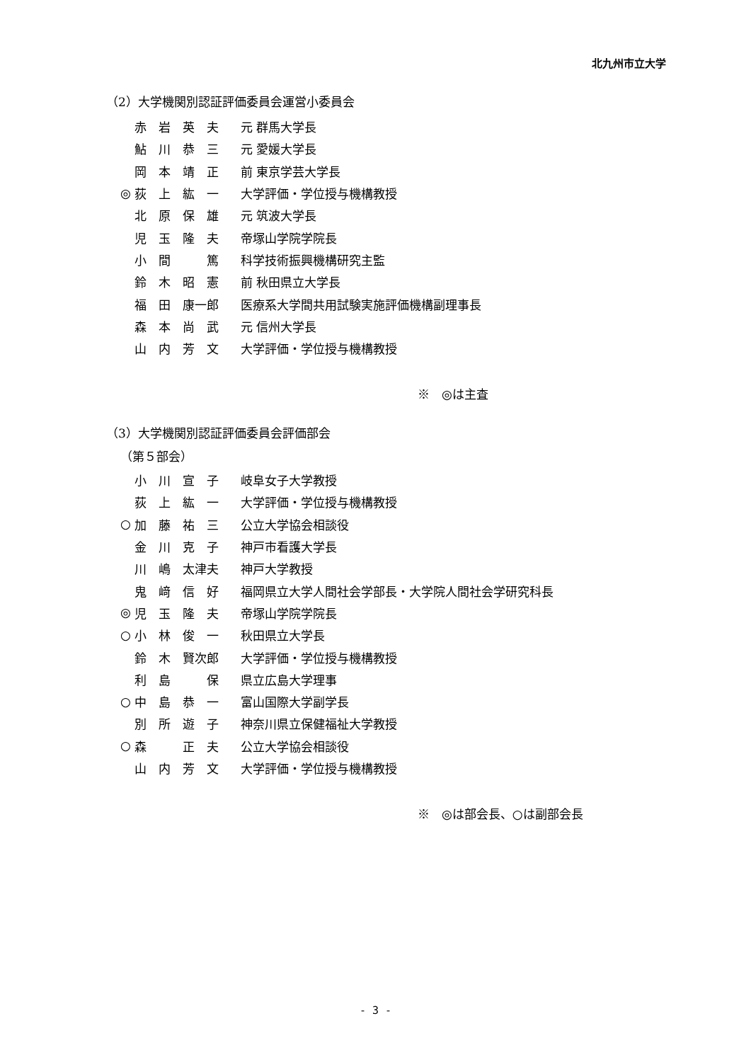北九州市立大学
（2）大学機関別認証評価委員会運営小委員会
| | 赤 岩 英 夫 | 元 群馬大学長 |
| | 鮎 川 恭 三 | 元 愛媛大学長 |
| | 岡 本 靖 正 | 前 東京学芸大学長 |
| ◎ | 荻 上 紘 一 | 大学評価・学位授与機構教授 |
| | 北 原 保 雄 | 元 筑波大学長 |
| | 児 玉 隆 夫 | 帝塚山学院学院長 |
| | 小 間 篤 | 科学技術振興機構研究主監 |
| | 鈴 木 昭 憲 | 前 秋田県立大学長 |
| | 福 田 康一郎 | 医療系大学間共用試験実施評価機構副理事長 |
| | 森 本 尚 武 | 元 信州大学長 |
| | 山 内 芳 文 | 大学評価・学位授与機構教授 |
※　◎は主査
（3）大学機関別認証評価委員会評価部会
（第５部会）
| | 小 川 宣 子 | 岐阜女子大学教授 |
| | 荻 上 紘 一 | 大学評価・学位授与機構教授 |
| ○ | 加 藤 祐 三 | 公立大学協会相談役 |
| | 金 川 克 子 | 神戸市看護大学長 |
| | 川 嶋 太津夫 | 神戸大学教授 |
| | 鬼 﨑 信 好 | 福岡県立大学人間社会学部長・大学院人間社会学研究科長 |
| ◎ | 児 玉 隆 夫 | 帝塚山学院学院長 |
| ○ | 小 林 俊 一 | 秋田県立大学長 |
| | 鈴 木 賢次郎 | 大学評価・学位授与機構教授 |
| | 利 島 保 | 県立広島大学理事 |
| ○ | 中 島 恭 一 | 富山国際大学副学長 |
| | 別 所 遊 子 | 神奈川県立保健福祉大学教授 |
| ○ | 森 正 夫 | 公立大学協会相談役 |
| | 山 内 芳 文 | 大学評価・学位授与機構教授 |
※　◎は部会長、○は副部会長
- 3 -